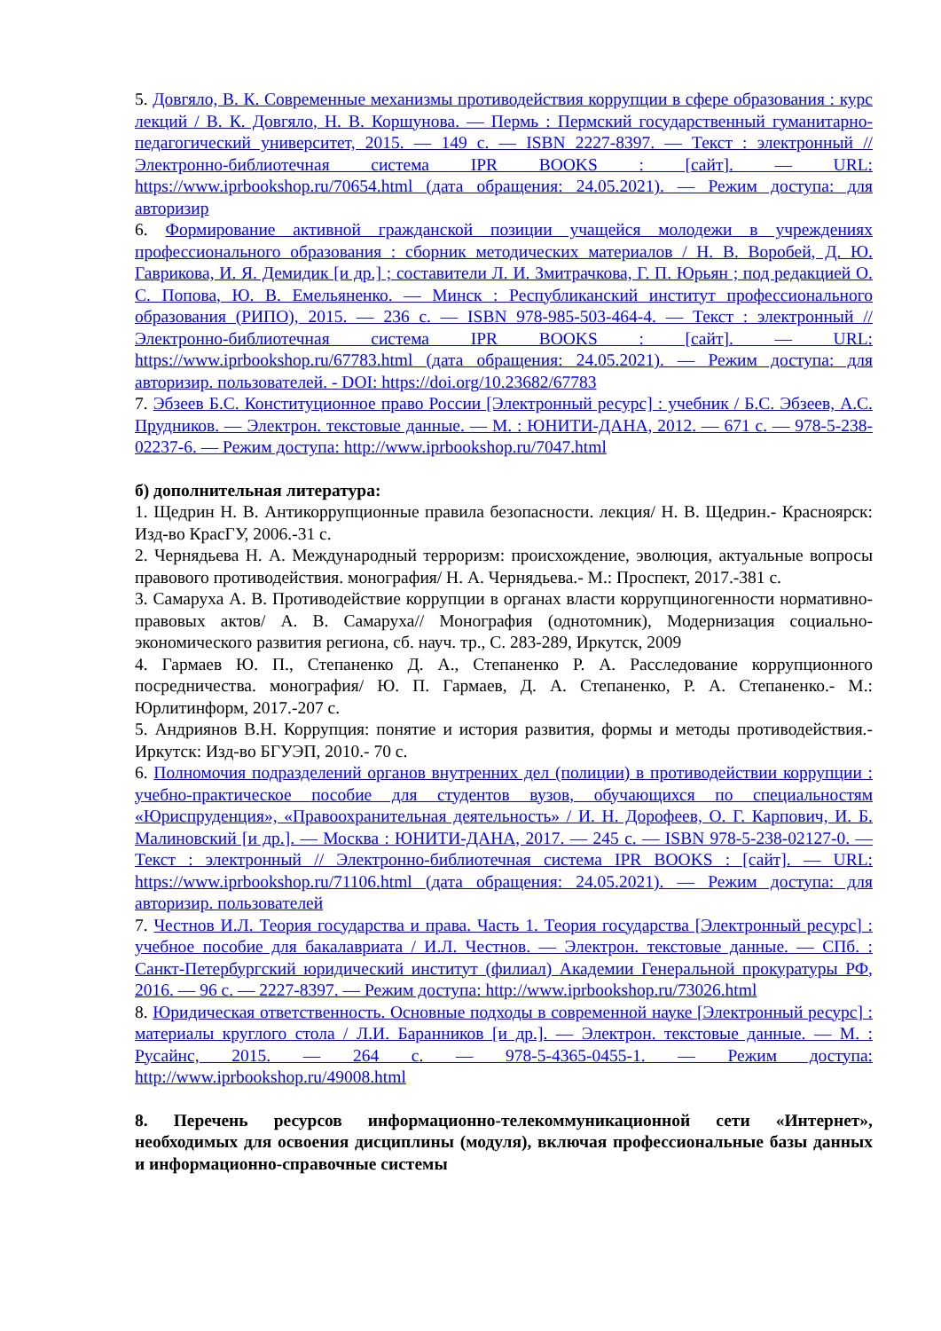5. Довгяло, В. К. Современные механизмы противодействия коррупции в сфере образования : курс лекций / В. К. Довгяло, Н. В. Коршунова. — Пермь : Пермский государственный гуманитарно-педагогический университет, 2015. — 149 c. — ISBN 2227-8397. — Текст : электронный // Электронно-библиотечная система IPR BOOKS : [сайт]. — URL: https://www.iprbookshop.ru/70654.html (дата обращения: 24.05.2021). — Режим доступа: для авторизир
6. Формирование активной гражданской позиции учащейся молодежи в учреждениях профессионального образования : сборник методических материалов / Н. В. Воробей, Д. Ю. Гаврикова, И. Я. Демидик [и др.] ; составители Л. И. Змитрачкова, Г. П. Юрьян ; под редакцией О. С. Попова, Ю. В. Емельяненко. — Минск : Республиканский институт профессионального образования (РИПО), 2015. — 236 c. — ISBN 978-985-503-464-4. — Текст : электронный // Электронно-библиотечная система IPR BOOKS : [сайт]. — URL: https://www.iprbookshop.ru/67783.html (дата обращения: 24.05.2021). — Режим доступа: для авторизир. пользователей. - DOI: https://doi.org/10.23682/67783
7. Эбзеев Б.С. Конституционное право России [Электронный ресурс] : учебник / Б.С. Эбзеев, А.С. Прудников. — Электрон. текстовые данные. — М. : ЮНИТИ-ДАНА, 2012. — 671 c. — 978-5-238-02237-6. — Режим доступа: http://www.iprbookshop.ru/7047.html
б) дополнительная литература:
1. Щедрин Н. В. Антикоррупционные правила безопасности. лекция/ Н. В. Щедрин.- Красноярск: Изд-во КрасГУ, 2006.-31 с.
2. Чернядьева Н. А. Международный терроризм: происхождение, эволюция, актуальные вопросы правового противодействия. монография/ Н. А. Чернядьева.- М.: Проспект, 2017.-381 с.
3. Самаруха А. В. Противодействие коррупции в органах власти коррупциногенности нормативно-правовых актов/ А. В. Самаруха// Монография (однотомник), Модернизация социально-экономического развития региона, сб. науч. тр., С. 283-289, Иркутск, 2009
4. Гармаев Ю. П., Степаненко Д. А., Степаненко Р. А. Расследование коррупционного посредничества. монография/ Ю. П. Гармаев, Д. А. Степаненко, Р. А. Степаненко.- М.: Юрлитинформ, 2017.-207 с.
5. Андриянов В.Н. Коррупция: понятие и история развития, формы и методы противодействия.- Иркутск: Изд-во БГУЭП, 2010.- 70 с.
6. Полномочия подразделений органов внутренних дел (полиции) в противодействии коррупции : учебно-практическое пособие для студентов вузов, обучающихся по специальностям «Юриспруденция», «Правоохранительная деятельность» / И. Н. Дорофеев, О. Г. Карпович, И. Б. Малиновский [и др.]. — Москва : ЮНИТИ-ДАНА, 2017. — 245 c. — ISBN 978-5-238-02127-0. — Текст : электронный // Электронно-библиотечная система IPR BOOKS : [сайт]. — URL: https://www.iprbookshop.ru/71106.html (дата обращения: 24.05.2021). — Режим доступа: для авторизир. пользователей
7. Честнов И.Л. Теория государства и права. Часть 1. Теория государства [Электронный ресурс] : учебное пособие для бакалавриата / И.Л. Честнов. — Электрон. текстовые данные. — СПб. : Санкт-Петербургский юридический институт (филиал) Академии Генеральной прокуратуры РФ, 2016. — 96 c. — 2227-8397. — Режим доступа: http://www.iprbookshop.ru/73026.html
8. Юридическая ответственность. Основные подходы в современной науке [Электронный ресурс] : материалы круглого стола / Л.И. Баранников [и др.]. — Электрон. текстовые данные. — М. : Русайнс, 2015. — 264 c. — 978-5-4365-0455-1. — Режим доступа: http://www.iprbookshop.ru/49008.html
8. Перечень ресурсов информационно-телекоммуникационной сети «Интернет», необходимых для освоения дисциплины (модуля), включая профессиональные базы данных и информационно-справочные системы